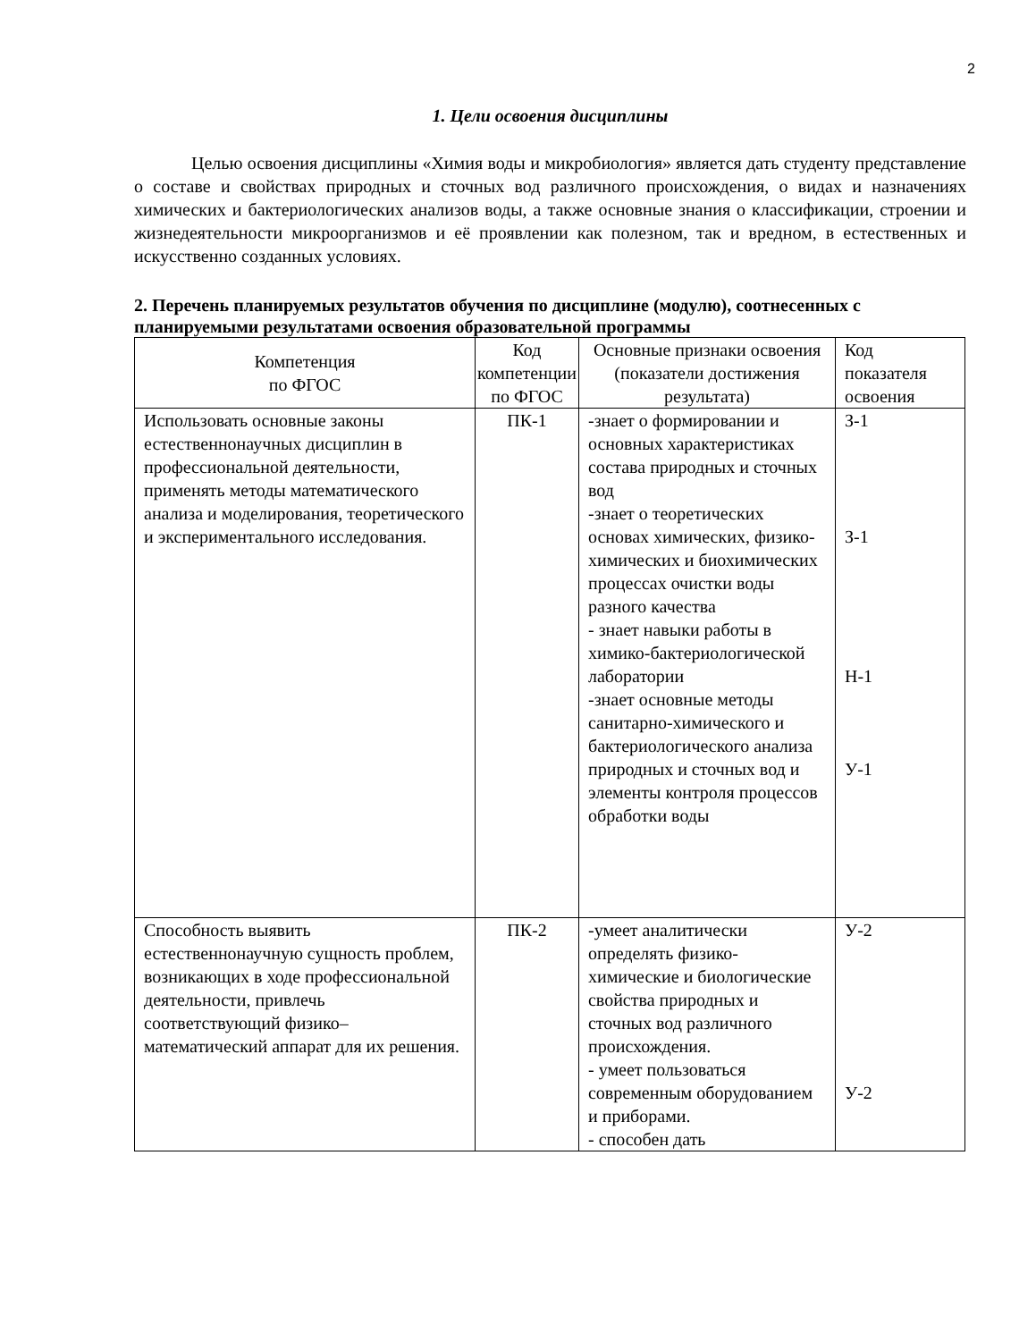2
1. Цели освоения дисциплины
Целью освоения дисциплины «Химия воды и микробиология» является дать студенту представление о составе и свойствах природных и сточных вод различного происхождения, о видах и назначениях химических и бактериологических анализов воды, а также основные знания о классификации, строении и жизнедеятельности микроорганизмов и её проявлении как полезном, так и вредном, в естественных и искусственно созданных условиях.
2. Перечень планируемых результатов обучения по дисциплине (модулю), соотнесенных с планируемыми результатами освоения образовательной программы
| Компетенция по ФГОС | Код компетенции по ФГОС | Основные признаки освоения (показатели достижения результата) | Код показателя освоения |
| --- | --- | --- | --- |
| Использовать основные законы естественнонаучных дисциплин в профессиональной деятельности, применять методы математического анализа и моделирования, теоретического и экспериментального исследования. | ПК-1 | -знает о формировании и основных характеристиках состава природных и сточных вод -знает о теоретических основах химических, физико-химических и биохимических процессах очистки воды разного качества - знает навыки работы в химико-бактериологической лаборатории -знает основные методы санитарно-химического и бактериологического анализа природных и сточных вод и элементы контроля процессов обработки воды | З-1 З-1 Н-1 У-1 |
| Способность выявить естественнонаучную сущность проблем, возникающих в ходе профессиональной деятельности, привлечь соответствующий физико–математический аппарат для их решения. | ПК-2 | -умеет аналитически определять физико-химические и биологические свойства природных и сточных вод различного происхождения. - умеет пользоваться современным оборудованием и приборами. - способен дать | У-2 У-2 |